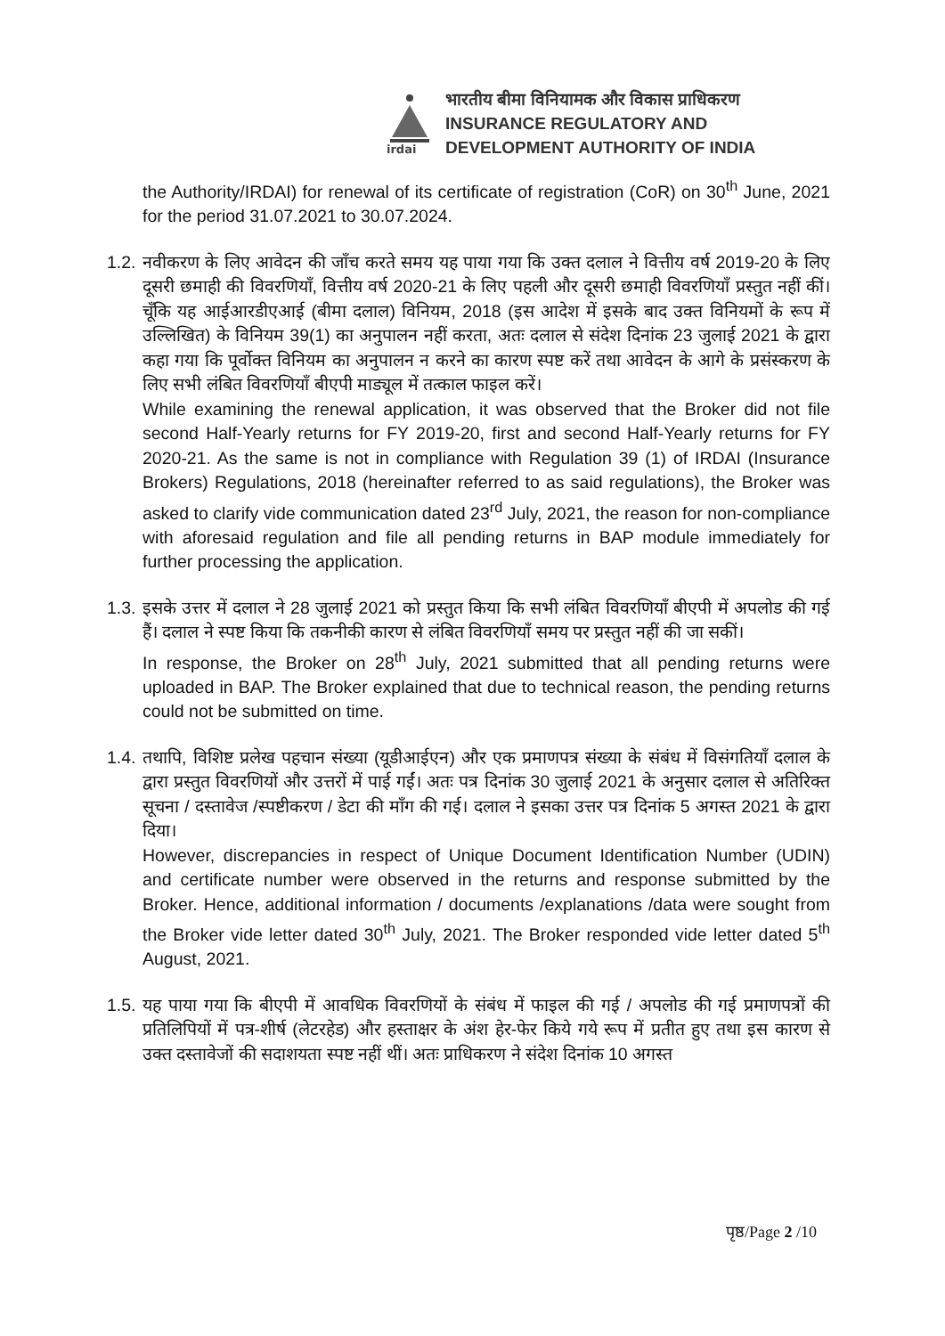irdai
भारतीय बीमा विनियामक और विकास प्राधिकरण
INSURANCE REGULATORY AND
DEVELOPMENT AUTHORITY OF INDIA
the Authority/IRDAI) for renewal of its certificate of registration (CoR) on 30<sup>th</sup> June, 2021 for the period 31.07.2021 to 30.07.2024.
1.2.
नवीकरण के लिए आवेदन की जाँच करते समय यह पाया गया कि उक्त दलाल ने वित्तीय वर्ष 2019-20 के लिए दूसरी छमाही की विवरणियाँ, वित्तीय वर्ष 2020-21 के लिए पहली और दूसरी छमाही विवरणियाँ प्रस्तुत नहीं कीं। चूँकि यह आईआरडीएआई (बीमा दलाल) विनियम, 2018 (इस आदेश में इसके बाद उक्त विनियमों के रूप में उल्लिखित) के विनियम 39(1) का अनुपालन नहीं करता, अतः दलाल से संदेश दिनांक 23 जुलाई 2021 के द्वारा कहा गया कि पूर्वोक्त विनियम का अनुपालन न करने का कारण स्पष्ट करें तथा आवेदन के आगे के प्रसंस्करण के लिए सभी लंबित विवरणियाँ बीएपी माड्यूल में तत्काल फाइल करें।
While examining the renewal application, it was observed that the Broker did not file second Half-Yearly returns for FY 2019-20, first and second Half-Yearly returns for FY 2020-21. As the same is not in compliance with Regulation 39 (1) of IRDAI (Insurance Brokers) Regulations, 2018 (hereinafter referred to as said regulations), the Broker was asked to clarify vide communication dated 23<sup>rd</sup> July, 2021, the reason for non-compliance with aforesaid regulation and file all pending returns in BAP module immediately for further processing the application.
1.3.
इसके उत्तर में दलाल ने 28 जुलाई 2021 को प्रस्तुत किया कि सभी लंबित विवरणियाँ बीएपी में अपलोड की गई हैं। दलाल ने स्पष्ट किया कि तकनीकी कारण से लंबित विवरणियाँ समय पर प्रस्तुत नहीं की जा सकीं।
In response, the Broker on 28<sup>th</sup> July, 2021 submitted that all pending returns were uploaded in BAP. The Broker explained that due to technical reason, the pending returns could not be submitted on time.
1.4.
तथापि, विशिष्ट प्रलेख पहचान संख्या (यूडीआईएन) और एक प्रमाणपत्र संख्या के संबंध में विसंगतियाँ दलाल के द्वारा प्रस्तुत विवरणियों और उत्तरों में पाई गईं। अतः पत्र दिनांक 30 जुलाई 2021 के अनुसार दलाल से अतिरिक्त सूचना / दस्तावेज /स्पष्टीकरण / डेटा की माँग की गई। दलाल ने इसका उत्तर पत्र दिनांक 5 अगस्त 2021 के द्वारा दिया।
However, discrepancies in respect of Unique Document Identification Number (UDIN) and certificate number were observed in the returns and response submitted by the Broker. Hence, additional information / documents /explanations /data were sought from the Broker vide letter dated 30<sup>th</sup> July, 2021. The Broker responded vide letter dated 5<sup>th</sup> August, 2021.
1.5.
यह पाया गया कि बीएपी में आवधिक विवरणियों के संबंध में फाइल की गई / अपलोड की गई प्रमाणपत्रों की प्रतिलिपियों में पत्र-शीर्ष (लेटरहेड) और हस्ताक्षर के अंश हेर-फेर किये गये रूप में प्रतीत हुए तथा इस कारण से उक्त दस्तावेजों की सदाशयता स्पष्ट नहीं थीं। अतः प्राधिकरण ने संदेश दिनांक 10 अगस्त
पृष्ठ/Page 2 /10